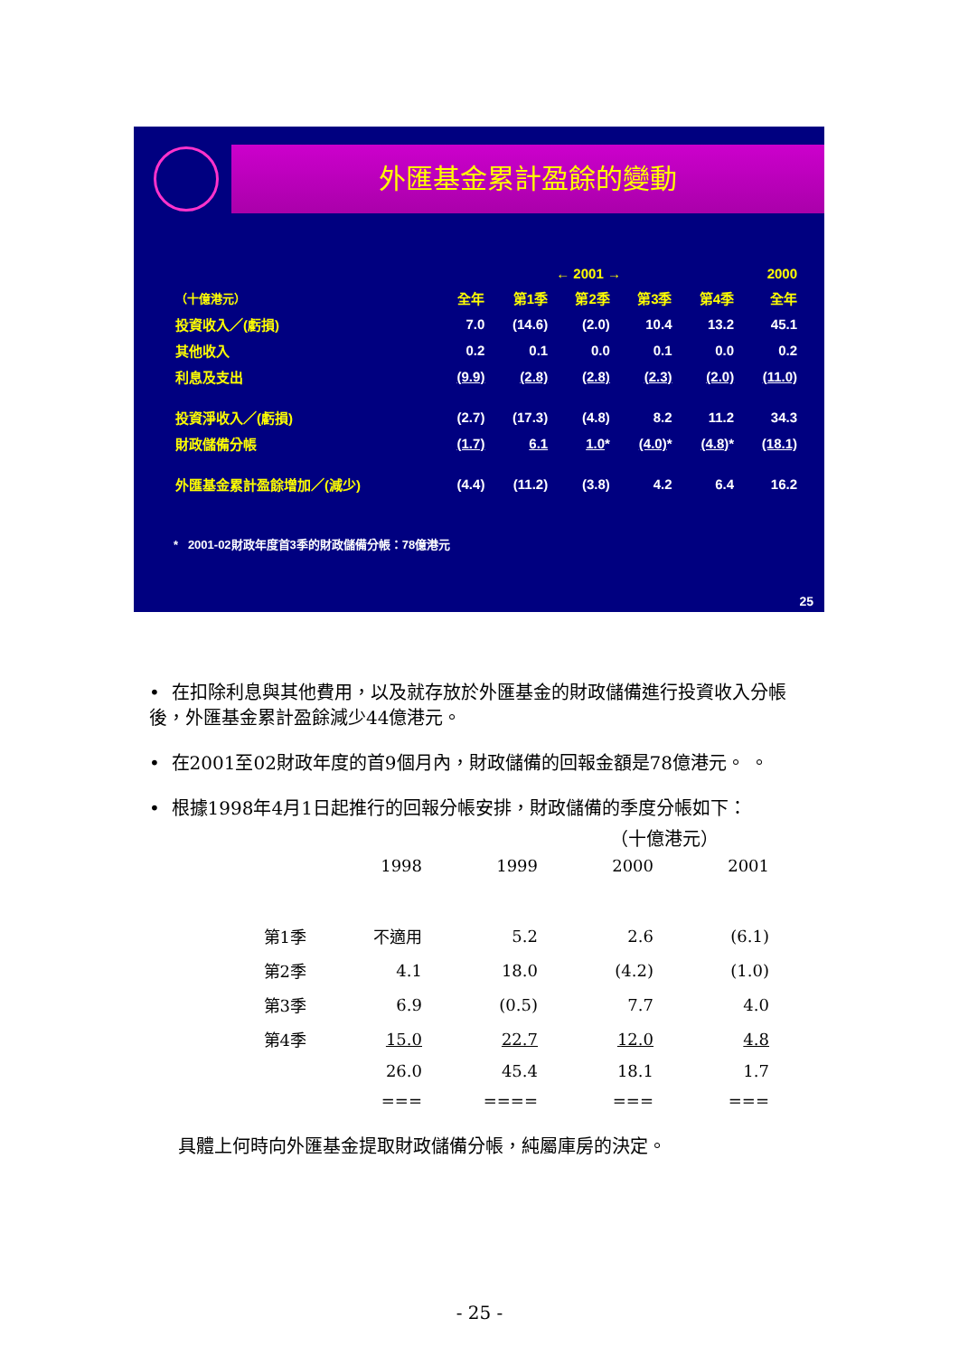外匯基金累計盈餘的變動
| | ← 2001 → | | | | | 2000 |
| （十億港元） | 全年 | 第1季 | 第2季 | 第3季 | 第4季 | 全年 |
| 投資收入／(虧損) | 7.0 | (14.6) | (2.0) | 10.4 | 13.2 | 45.1 |
| 其他收入 | 0.2 | 0.1 | 0.0 | 0.1 | 0.0 | 0.2 |
| 利息及支出 | (9.9) | (2.8) | (2.8) | (2.3) | (2.0) | (11.0) |
| 投資淨收入／(虧損) | (2.7) | (17.3) | (4.8) | 8.2 | 11.2 | 34.3 |
| 財政儲備分帳 | (1.7) | 6.1 | 1.0 * | (4.0) * | (4.8) * | (18.1) |
| 外匯基金累計盈餘增加／(減少) | (4.4) | (11.2) | (3.8) | 4.2 | 6.4 | 16.2 |
* 2001-02財政年度首3季的財政儲備分帳：78億港元
25
• 在扣除利息與其他費用，以及就存放於外匯基金的財政儲備進行投資收入分帳後，外匯基金累計盈餘減少44億港元。
• 在2001至02財政年度的首9個月內，財政儲備的回報金額是78億港元。 。
• 根據1998年4月1日起推行的回報分帳安排，財政儲備的季度分帳如下：
（十億港元）
| | 1998 | 1999 | 2000 | 2001 |
| 第1季 | 不適用 | 5.2 | 2.6 | (6.1) |
| 第2季 | 4.1 | 18.0 | (4.2) | (1.0) |
| 第3季 | 6.9 | (0.5) | 7.7 | 4.0 |
| 第4季 | 15.0 | 22.7 | 12.0 | 4.8 |
| | 26.0 | 45.4 | 18.1 | 1.7 |
| | === | ==== | === | === |
具體上何時向外匯基金提取財政儲備分帳，純屬庫房的決定。
- 25 -